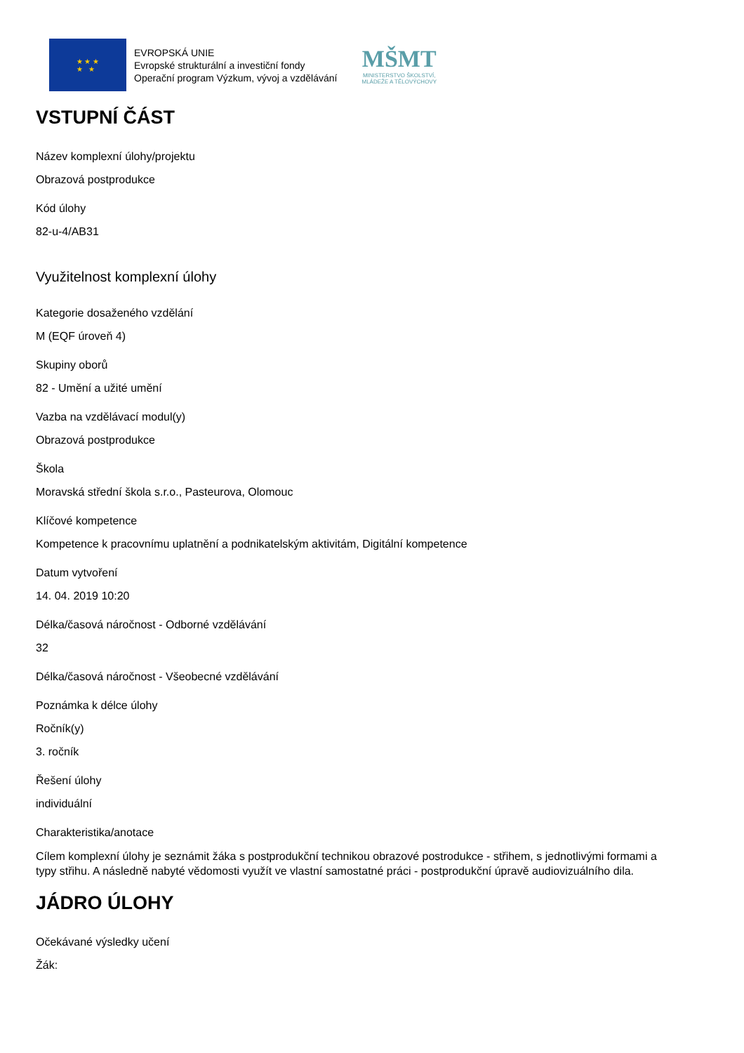★ ★ ★
★ ★
EVROPSKÁ UNIE
Evropské strukturální a investiční fondy
Operační program Výzkum, vývoj a vzdělávání
MŠMT
MINISTERSTVO ŠKOLSTVÍ,
MLÁDEŽE A TĚLOVÝCHOVY
VSTUPNÍ ČÁST
Název komplexní úlohy/projektu
Obrazová postprodukce
Kód úlohy
82-u-4/AB31
Využitelnost komplexní úlohy
Kategorie dosaženého vzdělání
M (EQF úroveň 4)
Skupiny oborů
82 - Umění a užité umění
Vazba na vzdělávací modul(y)
Obrazová postprodukce
Škola
Moravská střední škola s.r.o., Pasteurova, Olomouc
Klíčové kompetence
Kompetence k pracovnímu uplatnění a podnikatelským aktivitám, Digitální kompetence
Datum vytvoření
14. 04. 2019 10:20
Délka/časová náročnost - Odborné vzdělávání
32
Délka/časová náročnost - Všeobecné vzdělávání
Poznámka k délce úlohy
Ročník(y)
3. ročník
Řešení úlohy
individuální
Charakteristika/anotace
Cílem komplexní úlohy je seznámit žáka s postprodukční technikou obrazové postrodukce - střihem, s jednotlivými formami a typy střihu. A následně nabyté vědomosti využít ve vlastní samostatné práci - postprodukční úpravě audiovizuálního dila.
JÁDRO ÚLOHY
Očekávané výsledky učení
Žák: